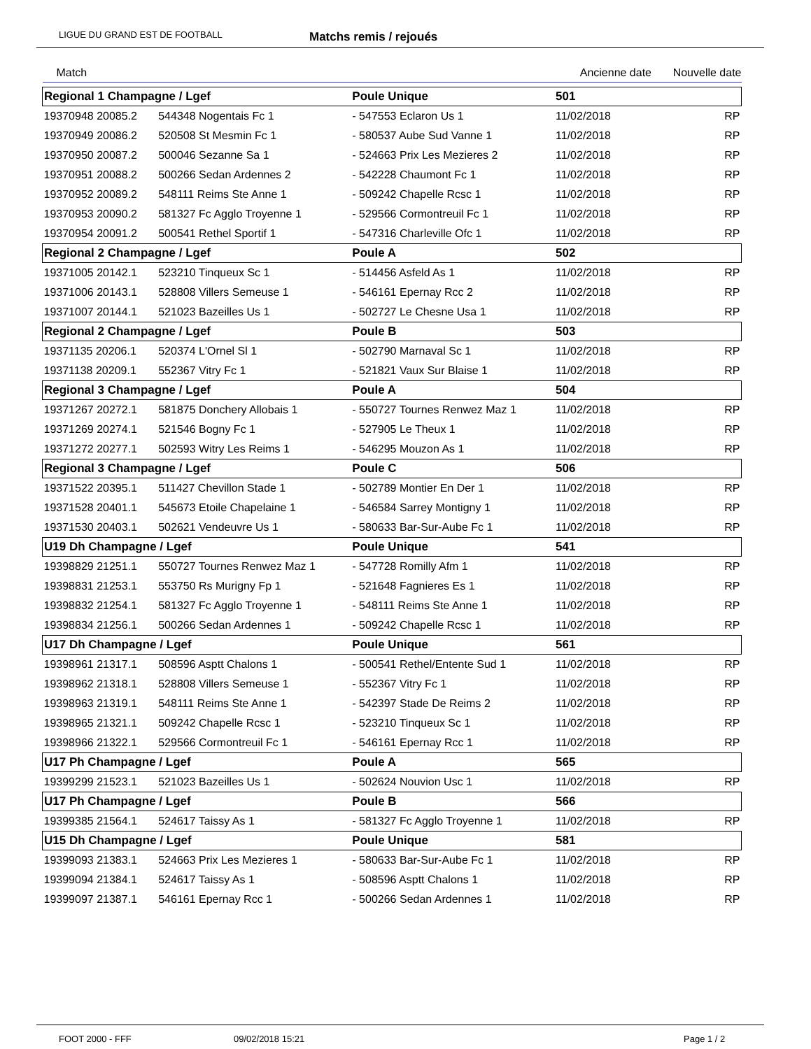LIGUE DU GRAND EST DE FOOTBALL Matchs remis / rejoués
| Match | | | | Ancienne date | | Nouvelle date |
| --- | --- | --- | --- | --- | --- | --- |
| Regional 1 Champagne / Lgef | | | Poule Unique | | 501 | |
| 19370948 20085.2 | 544348 Nogentais Fc 1 | | - 547553 Eclaron Us 1 | | 11/02/2018 | RP |
| 19370949 20086.2 | 520508 St Mesmin Fc 1 | | - 580537 Aube Sud Vanne 1 | | 11/02/2018 | RP |
| 19370950 20087.2 | 500046 Sezanne Sa 1 | | - 524663 Prix Les Mezieres 2 | | 11/02/2018 | RP |
| 19370951 20088.2 | 500266 Sedan Ardennes 2 | | - 542228 Chaumont Fc 1 | | 11/02/2018 | RP |
| 19370952 20089.2 | 548111 Reims Ste Anne 1 | | - 509242 Chapelle Rcsc 1 | | 11/02/2018 | RP |
| 19370953 20090.2 | 581327 Fc Agglo Troyenne 1 | | - 529566 Cormontreuil Fc 1 | | 11/02/2018 | RP |
| 19370954 20091.2 | 500541 Rethel Sportif 1 | | - 547316 Charleville Ofc 1 | | 11/02/2018 | RP |
| Regional 2 Champagne / Lgef | | | Poule A | | 502 | |
| 19371005 20142.1 | 523210 Tinqueux Sc 1 | | - 514456 Asfeld As 1 | | 11/02/2018 | RP |
| 19371006 20143.1 | 528808 Villers Semeuse 1 | | - 546161 Epernay Rcc 2 | | 11/02/2018 | RP |
| 19371007 20144.1 | 521023 Bazeilles Us 1 | | - 502727 Le Chesne Usa 1 | | 11/02/2018 | RP |
| Regional 2 Champagne / Lgef | | | Poule B | | 503 | |
| 19371135 20206.1 | 520374 L'Ornel Sl 1 | | - 502790 Marnaval Sc 1 | | 11/02/2018 | RP |
| 19371138 20209.1 | 552367 Vitry Fc 1 | | - 521821 Vaux Sur Blaise 1 | | 11/02/2018 | RP |
| Regional 3 Champagne / Lgef | | | Poule A | | 504 | |
| 19371267 20272.1 | 581875 Donchery Allobais 1 | | - 550727 Tournes Renwez Maz 1 | | 11/02/2018 | RP |
| 19371269 20274.1 | 521546 Bogny Fc 1 | | - 527905 Le Theux 1 | | 11/02/2018 | RP |
| 19371272 20277.1 | 502593 Witry Les Reims 1 | | - 546295 Mouzon As 1 | | 11/02/2018 | RP |
| Regional 3 Champagne / Lgef | | | Poule C | | 506 | |
| 19371522 20395.1 | 511427 Chevillon Stade 1 | | - 502789 Montier En Der 1 | | 11/02/2018 | RP |
| 19371528 20401.1 | 545673 Etoile Chapelaine 1 | | - 546584 Sarrey Montigny 1 | | 11/02/2018 | RP |
| 19371530 20403.1 | 502621 Vendeuvre Us 1 | | - 580633 Bar-Sur-Aube Fc 1 | | 11/02/2018 | RP |
| U19 Dh Champagne / Lgef | | | Poule Unique | | 541 | |
| 19398829 21251.1 | 550727 Tournes Renwez Maz 1 | | - 547728 Romilly Afm 1 | | 11/02/2018 | RP |
| 19398831 21253.1 | 553750 Rs Murigny Fp 1 | | - 521648 Fagnieres Es 1 | | 11/02/2018 | RP |
| 19398832 21254.1 | 581327 Fc Agglo Troyenne 1 | | - 548111 Reims Ste Anne 1 | | 11/02/2018 | RP |
| 19398834 21256.1 | 500266 Sedan Ardennes 1 | | - 509242 Chapelle Rcsc 1 | | 11/02/2018 | RP |
| U17 Dh Champagne / Lgef | | | Poule Unique | | 561 | |
| 19398961 21317.1 | 508596 Asptt Chalons 1 | | - 500541 Rethel/Entente Sud 1 | | 11/02/2018 | RP |
| 19398962 21318.1 | 528808 Villers Semeuse 1 | | - 552367 Vitry Fc 1 | | 11/02/2018 | RP |
| 19398963 21319.1 | 548111 Reims Ste Anne 1 | | - 542397 Stade De Reims 2 | | 11/02/2018 | RP |
| 19398965 21321.1 | 509242 Chapelle Rcsc 1 | | - 523210 Tinqueux Sc 1 | | 11/02/2018 | RP |
| 19398966 21322.1 | 529566 Cormontreuil Fc 1 | | - 546161 Epernay Rcc 1 | | 11/02/2018 | RP |
| U17 Ph Champagne / Lgef | | | Poule A | | 565 | |
| 19399299 21523.1 | 521023 Bazeilles Us 1 | | - 502624 Nouvion Usc 1 | | 11/02/2018 | RP |
| U17 Ph Champagne / Lgef | | | Poule B | | 566 | |
| 19399385 21564.1 | 524617 Taissy As 1 | | - 581327 Fc Agglo Troyenne 1 | | 11/02/2018 | RP |
| U15 Dh Champagne / Lgef | | | Poule Unique | | 581 | |
| 19399093 21383.1 | 524663 Prix Les Mezieres 1 | | - 580633 Bar-Sur-Aube Fc 1 | | 11/02/2018 | RP |
| 19399094 21384.1 | 524617 Taissy As 1 | | - 508596 Asptt Chalons 1 | | 11/02/2018 | RP |
| 19399097 21387.1 | 546161 Epernay Rcc 1 | | - 500266 Sedan Ardennes 1 | | 11/02/2018 | RP |
FOOT 2000 - FFF 09/02/2018 15:21 Page 1 / 2